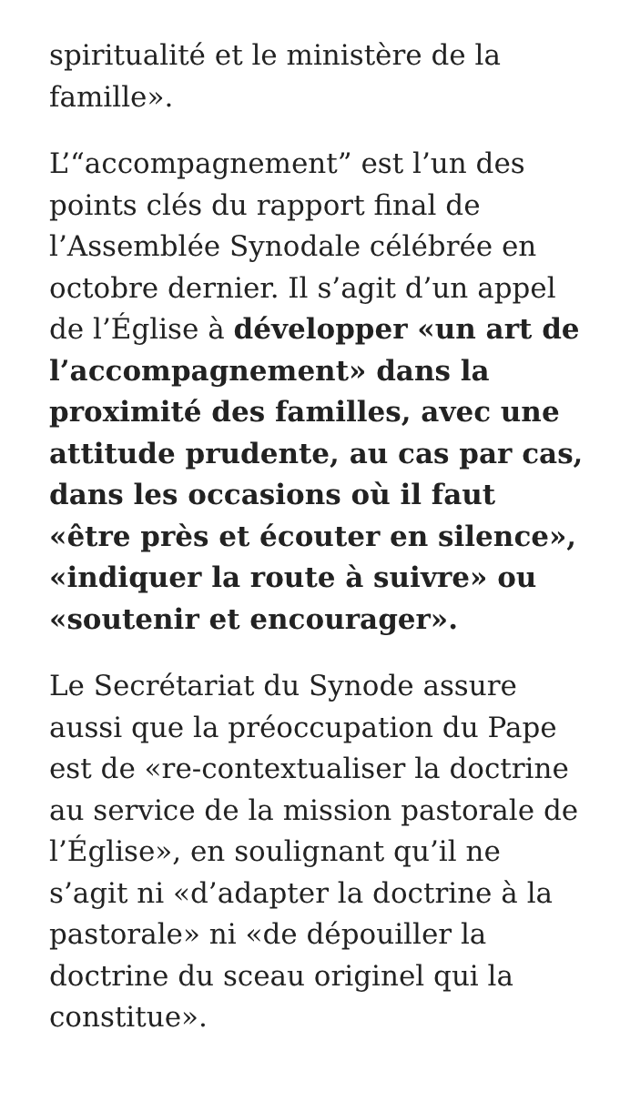spiritualité et le ministère de la famille».
L’“accompagnement” est l’un des points clés du rapport final de l’Assemblée Synodale célébrée en octobre dernier. Il s’agit d’un appel de l’Église à développer «un art de l’accompagnement» dans la proximité des familles, avec une attitude prudente, au cas par cas, dans les occasions où il faut «être près et écouter en silence», «indiquer la route à suivre» ou «soutenir et encourager».
Le Secrétariat du Synode assure aussi que la préoccupation du Pape est de «re-contextualiser la doctrine au service de la mission pastorale de l’Église», en soulignant qu’il ne s’agit ni «d’adapter la doctrine à la pastorale» ni «de dépouiller la doctrine du sceau originel qui la constitue».